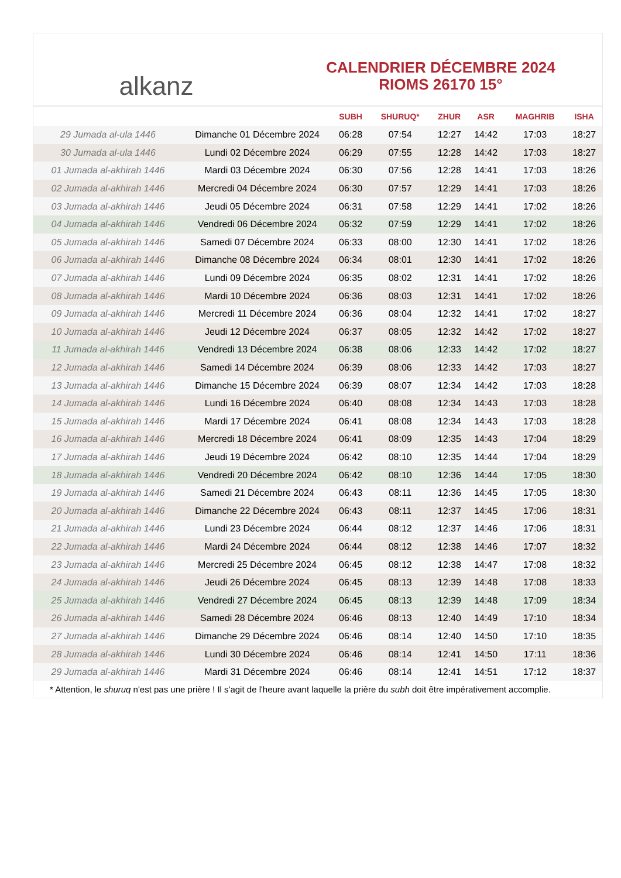alkanz
CALENDRIER DÉCEMBRE 2024
RIOMS 26170 15°
| | | SUBH | SHURUQ* | ZHUR | ASR | MAGHRIB | ISHA |
| --- | --- | --- | --- | --- | --- | --- | --- |
| 29 Jumada al-ula 1446 | Dimanche 01 Décembre 2024 | 06:28 | 07:54 | 12:27 | 14:42 | 17:03 | 18:27 |
| 30 Jumada al-ula 1446 | Lundi 02 Décembre 2024 | 06:29 | 07:55 | 12:28 | 14:42 | 17:03 | 18:27 |
| 01 Jumada al-akhirah 1446 | Mardi 03 Décembre 2024 | 06:30 | 07:56 | 12:28 | 14:41 | 17:03 | 18:26 |
| 02 Jumada al-akhirah 1446 | Mercredi 04 Décembre 2024 | 06:30 | 07:57 | 12:29 | 14:41 | 17:03 | 18:26 |
| 03 Jumada al-akhirah 1446 | Jeudi 05 Décembre 2024 | 06:31 | 07:58 | 12:29 | 14:41 | 17:02 | 18:26 |
| 04 Jumada al-akhirah 1446 | Vendredi 06 Décembre 2024 | 06:32 | 07:59 | 12:29 | 14:41 | 17:02 | 18:26 |
| 05 Jumada al-akhirah 1446 | Samedi 07 Décembre 2024 | 06:33 | 08:00 | 12:30 | 14:41 | 17:02 | 18:26 |
| 06 Jumada al-akhirah 1446 | Dimanche 08 Décembre 2024 | 06:34 | 08:01 | 12:30 | 14:41 | 17:02 | 18:26 |
| 07 Jumada al-akhirah 1446 | Lundi 09 Décembre 2024 | 06:35 | 08:02 | 12:31 | 14:41 | 17:02 | 18:26 |
| 08 Jumada al-akhirah 1446 | Mardi 10 Décembre 2024 | 06:36 | 08:03 | 12:31 | 14:41 | 17:02 | 18:26 |
| 09 Jumada al-akhirah 1446 | Mercredi 11 Décembre 2024 | 06:36 | 08:04 | 12:32 | 14:41 | 17:02 | 18:27 |
| 10 Jumada al-akhirah 1446 | Jeudi 12 Décembre 2024 | 06:37 | 08:05 | 12:32 | 14:42 | 17:02 | 18:27 |
| 11 Jumada al-akhirah 1446 | Vendredi 13 Décembre 2024 | 06:38 | 08:06 | 12:33 | 14:42 | 17:02 | 18:27 |
| 12 Jumada al-akhirah 1446 | Samedi 14 Décembre 2024 | 06:39 | 08:06 | 12:33 | 14:42 | 17:03 | 18:27 |
| 13 Jumada al-akhirah 1446 | Dimanche 15 Décembre 2024 | 06:39 | 08:07 | 12:34 | 14:42 | 17:03 | 18:28 |
| 14 Jumada al-akhirah 1446 | Lundi 16 Décembre 2024 | 06:40 | 08:08 | 12:34 | 14:43 | 17:03 | 18:28 |
| 15 Jumada al-akhirah 1446 | Mardi 17 Décembre 2024 | 06:41 | 08:08 | 12:34 | 14:43 | 17:03 | 18:28 |
| 16 Jumada al-akhirah 1446 | Mercredi 18 Décembre 2024 | 06:41 | 08:09 | 12:35 | 14:43 | 17:04 | 18:29 |
| 17 Jumada al-akhirah 1446 | Jeudi 19 Décembre 2024 | 06:42 | 08:10 | 12:35 | 14:44 | 17:04 | 18:29 |
| 18 Jumada al-akhirah 1446 | Vendredi 20 Décembre 2024 | 06:42 | 08:10 | 12:36 | 14:44 | 17:05 | 18:30 |
| 19 Jumada al-akhirah 1446 | Samedi 21 Décembre 2024 | 06:43 | 08:11 | 12:36 | 14:45 | 17:05 | 18:30 |
| 20 Jumada al-akhirah 1446 | Dimanche 22 Décembre 2024 | 06:43 | 08:11 | 12:37 | 14:45 | 17:06 | 18:31 |
| 21 Jumada al-akhirah 1446 | Lundi 23 Décembre 2024 | 06:44 | 08:12 | 12:37 | 14:46 | 17:06 | 18:31 |
| 22 Jumada al-akhirah 1446 | Mardi 24 Décembre 2024 | 06:44 | 08:12 | 12:38 | 14:46 | 17:07 | 18:32 |
| 23 Jumada al-akhirah 1446 | Mercredi 25 Décembre 2024 | 06:45 | 08:12 | 12:38 | 14:47 | 17:08 | 18:32 |
| 24 Jumada al-akhirah 1446 | Jeudi 26 Décembre 2024 | 06:45 | 08:13 | 12:39 | 14:48 | 17:08 | 18:33 |
| 25 Jumada al-akhirah 1446 | Vendredi 27 Décembre 2024 | 06:45 | 08:13 | 12:39 | 14:48 | 17:09 | 18:34 |
| 26 Jumada al-akhirah 1446 | Samedi 28 Décembre 2024 | 06:46 | 08:13 | 12:40 | 14:49 | 17:10 | 18:34 |
| 27 Jumada al-akhirah 1446 | Dimanche 29 Décembre 2024 | 06:46 | 08:14 | 12:40 | 14:50 | 17:10 | 18:35 |
| 28 Jumada al-akhirah 1446 | Lundi 30 Décembre 2024 | 06:46 | 08:14 | 12:41 | 14:50 | 17:11 | 18:36 |
| 29 Jumada al-akhirah 1446 | Mardi 31 Décembre 2024 | 06:46 | 08:14 | 12:41 | 14:51 | 17:12 | 18:37 |
* Attention, le shuruq n'est pas une prière ! Il s'agit de l'heure avant laquelle la prière du subh doit être impérativement accomplie.